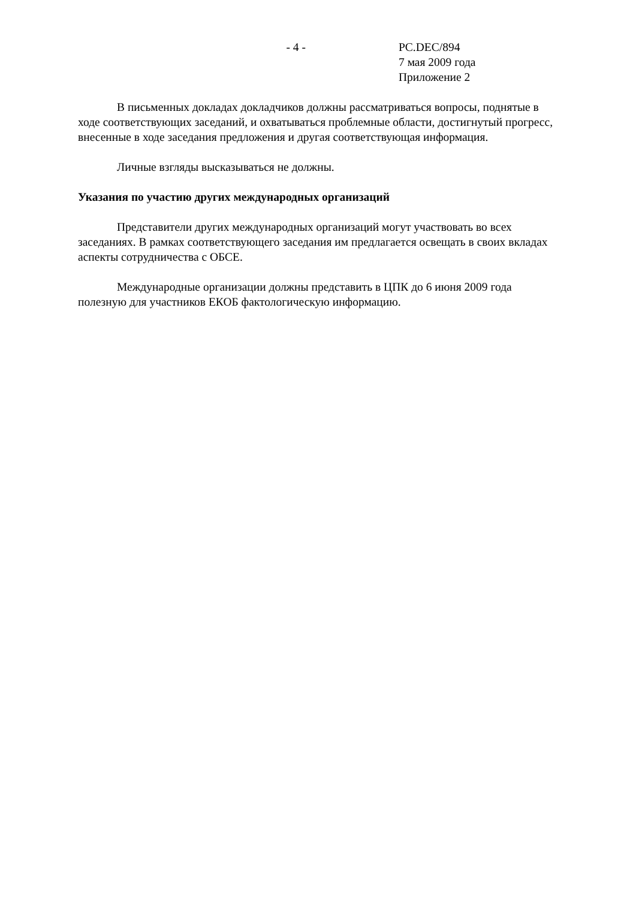- 4 - PC.DEC/894
7 мая 2009 года
Приложение 2
В письменных докладах докладчиков должны рассматриваться вопросы, поднятые в ходе соответствующих заседаний, и охватываться проблемные области, достигнутый прогресс, внесенные в ходе заседания предложения и другая соответствующая информация.
Личные взгляды высказываться не должны.
Указания по участию других международных организаций
Представители других международных организаций могут участвовать во всех заседаниях. В рамках соответствующего заседания им предлагается освещать в своих вкладах аспекты сотрудничества с ОБСЕ.
Международные организации должны представить в ЦПК до 6 июня 2009 года полезную для участников ЕКОБ фактологическую информацию.